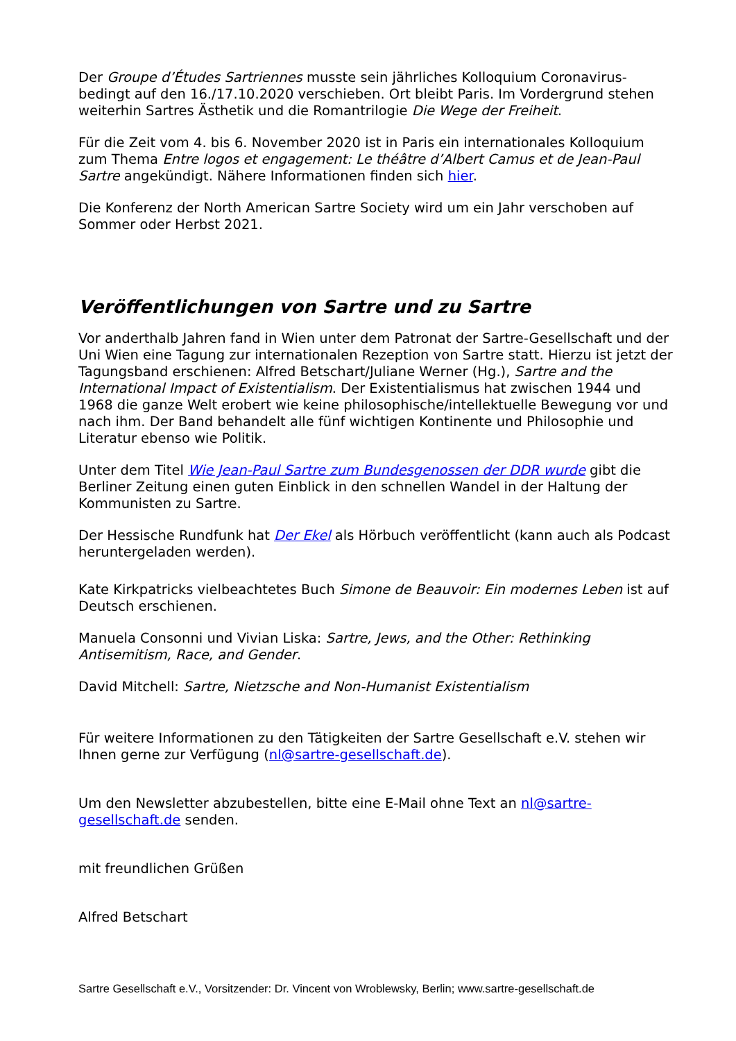Der Groupe d’Études Sartriennes musste sein jährliches Kolloquium Coronavirus-bedingt auf den 16./17.10.2020 verschieben. Ort bleibt Paris. Im Vordergrund stehen weiterhin Sartres Ästhetik und die Romantrilogie Die Wege der Freiheit.
Für die Zeit vom 4. bis 6. November 2020 ist in Paris ein internationales Kolloquium zum Thema Entre logos et engagement: Le théâtre d’Albert Camus et de Jean-Paul Sartre angekündigt. Nähere Informationen finden sich hier.
Die Konferenz der North American Sartre Society wird um ein Jahr verschoben auf Sommer oder Herbst 2021.
Veröffentlichungen von Sartre und zu Sartre
Vor anderthalb Jahren fand in Wien unter dem Patronat der Sartre-Gesellschaft und der Uni Wien eine Tagung zur internationalen Rezeption von Sartre statt. Hierzu ist jetzt der Tagungsband erschienen: Alfred Betschart/Juliane Werner (Hg.), Sartre and the International Impact of Existentialism. Der Existentialismus hat zwischen 1944 und 1968 die ganze Welt erobert wie keine philosophische/intellektuelle Bewegung vor und nach ihm. Der Band behandelt alle fünf wichtigen Kontinente und Philosophie und Literatur ebenso wie Politik.
Unter dem Titel Wie Jean-Paul Sartre zum Bundesgenossen der DDR wurde gibt die Berliner Zeitung einen guten Einblick in den schnellen Wandel in der Haltung der Kommunisten zu Sartre.
Der Hessische Rundfunk hat Der Ekel als Hörbuch veröffentlicht (kann auch als Podcast heruntergeladen werden).
Kate Kirkpatricks vielbeachtetes Buch Simone de Beauvoir: Ein modernes Leben ist auf Deutsch erschienen.
Manuela Consonni und Vivian Liska: Sartre, Jews, and the Other: Rethinking Antisemitism, Race, and Gender.
David Mitchell: Sartre, Nietzsche and Non-Humanist Existentialism
Für weitere Informationen zu den Tätigkeiten der Sartre Gesellschaft e.V. stehen wir Ihnen gerne zur Verfügung (nl@sartre-gesellschaft.de).
Um den Newsletter abzubestellen, bitte eine E-Mail ohne Text an nl@sartre-gesellschaft.de senden.
mit freundlichen Grüßen
Alfred Betschart
Sartre Gesellschaft e.V., Vorsitzender: Dr. Vincent von Wroblewsky, Berlin; www.sartre-gesellschaft.de